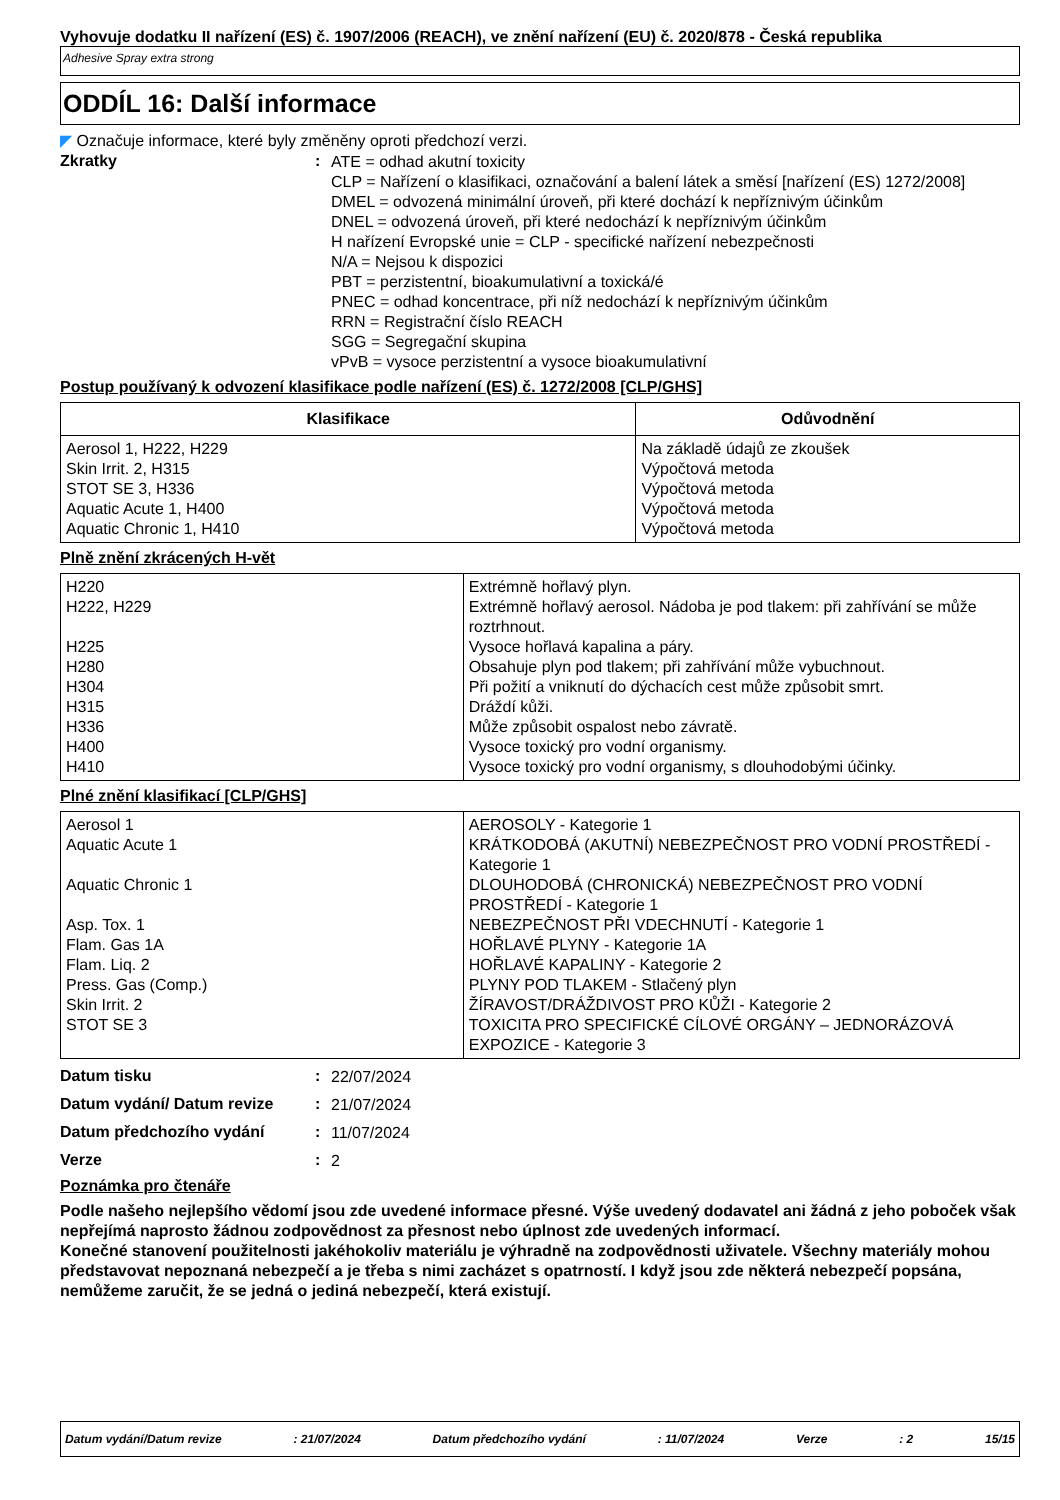Vyhovuje dodatku II nařízení (ES) č. 1907/2006 (REACH), ve znění nařízení (EU) č. 2020/878 - Česká republika
Adhesive Spray extra strong
ODDÍL 16: Další informace
◤ Označuje informace, které byly změněny oproti předchozí verzi.
Zkratky :
ATE = odhad akutní toxicity
CLP = Nařízení o klasifikaci, označování a balení látek a směsí [nařízení (ES) 1272/2008]
DMEL = odvozená minimální úroveň, při které dochází k nepříznivým účinkům
DNEL = odvozená úroveň, při které nedochází k nepříznivým účinkům
H nařízení Evropské unie = CLP - specifické nařízení nebezpečnosti
N/A = Nejsou k dispozici
PBT = perzistentní, bioakumulativní a toxická/é
PNEC = odhad koncentrace, při níž nedochází k nepříznivým účinkům
RRN = Registrační číslo REACH
SGG = Segregační skupina
vPvB = vysoce perzistentní a vysoce bioakumulativní
Postup používaný k odvození klasifikace podle nařízení (ES) č. 1272/2008 [CLP/GHS]
| Klasifikace | Odůvodnění |
| --- | --- |
| Aerosol 1, H222, H229 Skin Irrit. 2, H315 STOT SE 3, H336 Aquatic Acute 1, H400 Aquatic Chronic 1, H410 | Na základě údajů ze zkoušek Výpočtová metoda Výpočtová metoda Výpočtová metoda Výpočtová metoda |
Plně znění zkrácených H-vět
| H220 H222, H229 H225 H280 H304 H315 H336 H400 H410 | Extrémně hořlavý plyn. Extrémně hořlavý aerosol. Nádoba je pod tlakem: při zahřívání se může roztrhnout. Vysoce hořlavá kapalina a páry. Obsahuje plyn pod tlakem; při zahřívání může vybuchnout. Při požití a vniknutí do dýchacích cest může způsobit smrt. Dráždí kůži. Může způsobit ospalost nebo závratě. Vysoce toxický pro vodní organismy. Vysoce toxický pro vodní organismy, s dlouhodobými účinky. |
Plné znění klasifikací [CLP/GHS]
| Aerosol 1 Aquatic Acute 1 Aquatic Chronic 1 Asp. Tox. 1 Flam. Gas 1A Flam. Liq. 2 Press. Gas (Comp.) Skin Irrit. 2 STOT SE 3 | AEROSOLY - Kategorie 1 KRÁTKODOBÁ (AKUTNÍ) NEBEZPEČNOST PRO VODNÍ PROSTŘEDÍ - Kategorie 1 DLOUHODOBÁ (CHRONICKÁ) NEBEZPEČNOST PRO VODNÍ PROSTŘEDÍ - Kategorie 1 NEBEZPEČNOST PŘI VDECHNUTÍ - Kategorie 1 HOŘLAVÉ PLYNY - Kategorie 1A HOŘLAVÉ KAPALINY - Kategorie 2 PLYNY POD TLAKEM - Stlačený plyn ŽÍRAVOST/DRÁŽDIVOST PRO KŮŽI - Kategorie 2 TOXICITA PRO SPECIFICKÉ CÍLOVÉ ORGÁNY – JEDNORÁZOVÁ EXPOZICE - Kategorie 3 |
Datum tisku :
22/07/2024
Datum vydání/ Datum revize :
21/07/2024
Datum předchozího vydání :
11/07/2024
Verze :
2
Poznámka pro čtenáře
Podle našeho nejlepšího vědomí jsou zde uvedené informace přesné. Výše uvedený dodavatel ani žádná z jeho poboček však nepřejímá naprosto žádnou zodpovědnost za přesnost nebo úplnost zde uvedených informací.
Konečné stanovení použitelnosti jakéhokoliv materiálu je výhradně na zodpovědnosti uživatele. Všechny materiály mohou představovat nepoznaná nebezpečí a je třeba s nimi zacházet s opatrností. I když jsou zde některá nebezpečí popsána, nemůžeme zaručit, že se jedná o jediná nebezpečí, která existují.
Datum vydání/Datum revize: 21/07/2024 Datum předchozího vydání: 11/07/2024 Verze: 2 15/15